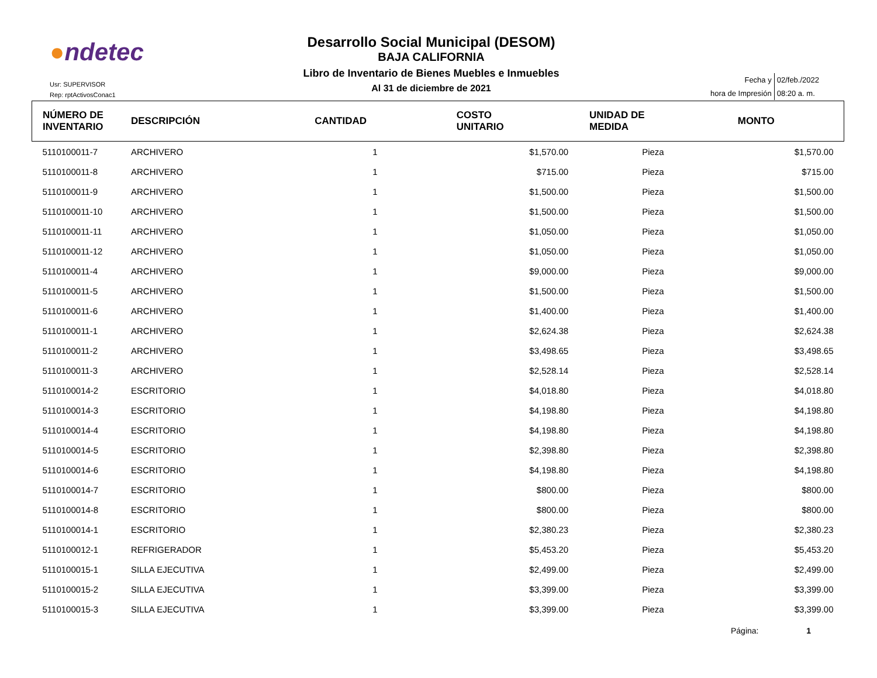●ndetec
Usr: SUPERVISOR
Rep: rptActivosConac1
Desarrollo Social Municipal (DESOM)
BAJA CALIFORNIA
Libro de Inventario de Bienes Muebles e Inmuebles
Al 31 de diciembre de 2021
| Fecha y | 02/feb./2022 |
| hora de Impresión | 08:20 a. m. |
| NÚMERO DE INVENTARIO | DESCRIPCIÓN | CANTIDAD | COSTO UNITARIO | UNIDAD DE MEDIDA | MONTO |
| --- | --- | --- | --- | --- | --- |
| 5110100011-7 | ARCHIVERO | 1 | $1,570.00 | Pieza | $1,570.00 |
| 5110100011-8 | ARCHIVERO | 1 | $715.00 | Pieza | $715.00 |
| 5110100011-9 | ARCHIVERO | 1 | $1,500.00 | Pieza | $1,500.00 |
| 5110100011-10 | ARCHIVERO | 1 | $1,500.00 | Pieza | $1,500.00 |
| 5110100011-11 | ARCHIVERO | 1 | $1,050.00 | Pieza | $1,050.00 |
| 5110100011-12 | ARCHIVERO | 1 | $1,050.00 | Pieza | $1,050.00 |
| 5110100011-4 | ARCHIVERO | 1 | $9,000.00 | Pieza | $9,000.00 |
| 5110100011-5 | ARCHIVERO | 1 | $1,500.00 | Pieza | $1,500.00 |
| 5110100011-6 | ARCHIVERO | 1 | $1,400.00 | Pieza | $1,400.00 |
| 5110100011-1 | ARCHIVERO | 1 | $2,624.38 | Pieza | $2,624.38 |
| 5110100011-2 | ARCHIVERO | 1 | $3,498.65 | Pieza | $3,498.65 |
| 5110100011-3 | ARCHIVERO | 1 | $2,528.14 | Pieza | $2,528.14 |
| 5110100014-2 | ESCRITORIO | 1 | $4,018.80 | Pieza | $4,018.80 |
| 5110100014-3 | ESCRITORIO | 1 | $4,198.80 | Pieza | $4,198.80 |
| 5110100014-4 | ESCRITORIO | 1 | $4,198.80 | Pieza | $4,198.80 |
| 5110100014-5 | ESCRITORIO | 1 | $2,398.80 | Pieza | $2,398.80 |
| 5110100014-6 | ESCRITORIO | 1 | $4,198.80 | Pieza | $4,198.80 |
| 5110100014-7 | ESCRITORIO | 1 | $800.00 | Pieza | $800.00 |
| 5110100014-8 | ESCRITORIO | 1 | $800.00 | Pieza | $800.00 |
| 5110100014-1 | ESCRITORIO | 1 | $2,380.23 | Pieza | $2,380.23 |
| 5110100012-1 | REFRIGERADOR | 1 | $5,453.20 | Pieza | $5,453.20 |
| 5110100015-1 | SILLA EJECUTIVA | 1 | $2,499.00 | Pieza | $2,499.00 |
| 5110100015-2 | SILLA EJECUTIVA | 1 | $3,399.00 | Pieza | $3,399.00 |
| 5110100015-3 | SILLA EJECUTIVA | 1 | $3,399.00 | Pieza | $3,399.00 |
Página: 1